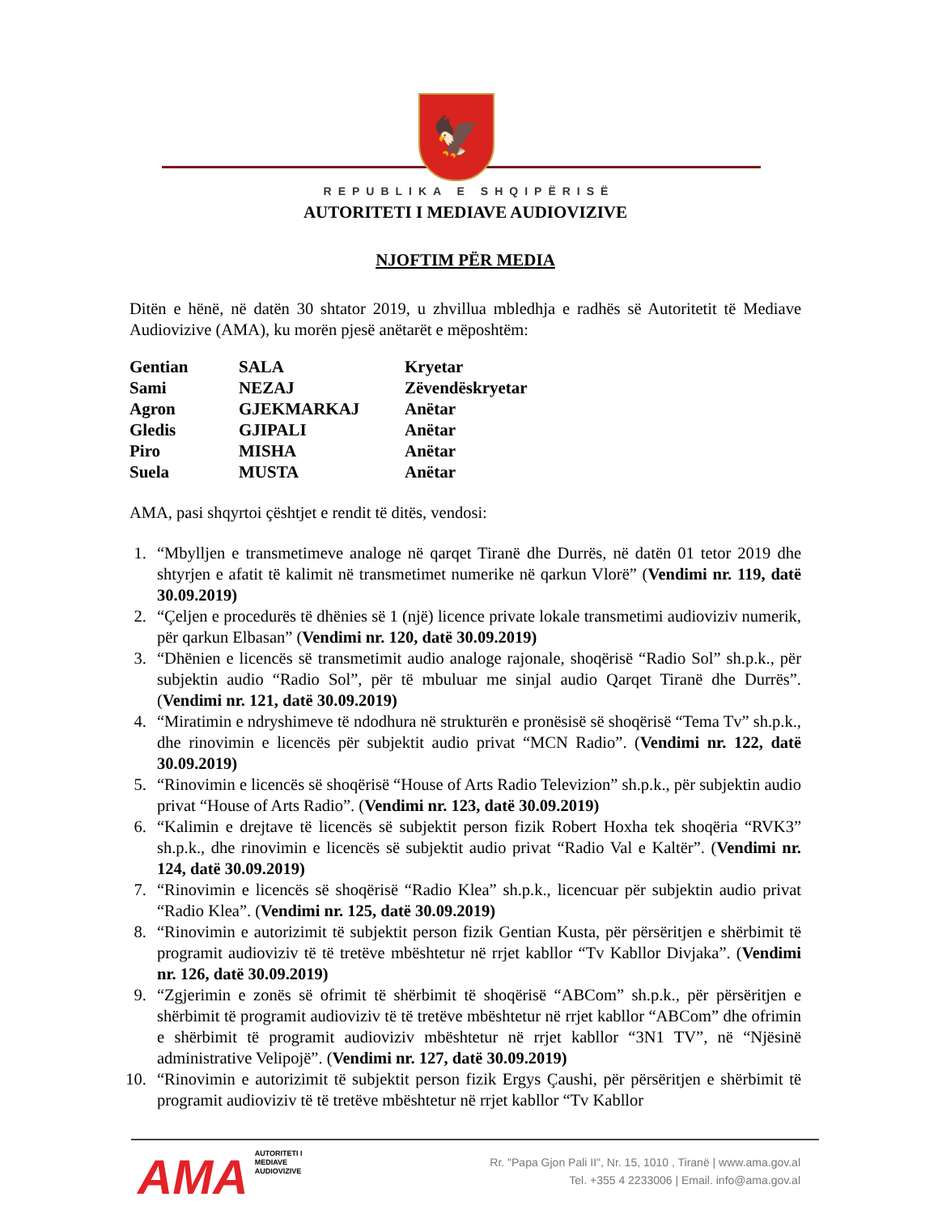🦅
REPUBLIKA E SHQIPËRISË
AUTORITETI I MEDIAVE AUDIOVIZIVE
NJOFTIM PËR MEDIA
Ditën e hënë, në datën 30 shtator 2019, u zhvillua mbledhja e radhës së Autoritetit të Mediave Audiovizive (AMA), ku morën pjesë anëtarët e mëposhtëm:
| Gentian | SALA | Kryetar |
| Sami | NEZAJ | Zëvendëskryetar |
| Agron | GJEKMARKAJ | Anëtar |
| Gledis | GJIPALI | Anëtar |
| Piro | MISHA | Anëtar |
| Suela | MUSTA | Anëtar |
AMA, pasi shqyrtoi çështjet e rendit të ditës, vendosi:
1. “Mbylljen e transmetimeve analoge në qarqet Tiranë dhe Durrës, në datën 01 tetor 2019 dhe shtyrjen e afatit të kalimit në transmetimet numerike në qarkun Vlorë” (Vendimi nr. 119, datë 30.09.2019)
2. “Çeljen e procedurës të dhënies së 1 (një) licence private lokale transmetimi audioviziv numerik, për qarkun Elbasan” (Vendimi nr. 120, datë 30.09.2019)
3. “Dhënien e licencës së transmetimit audio analoge rajonale, shoqërisë “Radio Sol” sh.p.k., për subjektin audio “Radio Sol”, për të mbuluar me sinjal audio Qarqet Tiranë dhe Durrës”. (Vendimi nr. 121, datë 30.09.2019)
4. “Miratimin e ndryshimeve të ndodhura në strukturën e pronësisë së shoqërisë “Tema Tv” sh.p.k., dhe rinovimin e licencës për subjektit audio privat “MCN Radio”. (Vendimi nr. 122, datë 30.09.2019)
5. “Rinovimin e licencës së shoqërisë “House of Arts Radio Televizion” sh.p.k., për subjektin audio privat “House of Arts Radio”. (Vendimi nr. 123, datë 30.09.2019)
6. “Kalimin e drejtave të licencës së subjektit person fizik Robert Hoxha tek shoqëria “RVK3” sh.p.k., dhe rinovimin e licencës së subjektit audio privat “Radio Val e Kaltër”. (Vendimi nr. 124, datë 30.09.2019)
7. “Rinovimin e licencës së shoqërisë “Radio Klea” sh.p.k., licencuar për subjektin audio privat “Radio Klea”. (Vendimi nr. 125, datë 30.09.2019)
8. “Rinovimin e autorizimit të subjektit person fizik Gentian Kusta, për përsëritjen e shërbimit të programit audioviziv të të tretëve mbështetur në rrjet kabllor “Tv Kabllor Divjaka”. (Vendimi nr. 126, datë 30.09.2019)
9. “Zgjerimin e zonës së ofrimit të shërbimit të shoqërisë “ABCom” sh.p.k., për përsëritjen e shërbimit të programit audioviziv të të tretëve mbështetur në rrjet kabllor “ABCom” dhe ofrimin e shërbimit të programit audioviziv mbështetur në rrjet kabllor “3N1 TV”, në “Njësinë administrative Velipojë”. (Vendimi nr. 127, datë 30.09.2019)
10. “Rinovimin e autorizimit të subjektit person fizik Ergys Çaushi, për përsëritjen e shërbimit të programit audioviziv të të tretëve mbështetur në rrjet kabllor “Tv Kabllor
AMA
AUTORITETI I
MEDIAVE
AUDIOVIZIVE
Rr. "Papa Gjon Pali II", Nr. 15, 1010 , Tiranë | www.ama.gov.al
Tel. +355 4 2233006 | Email. info@ama.gov.al